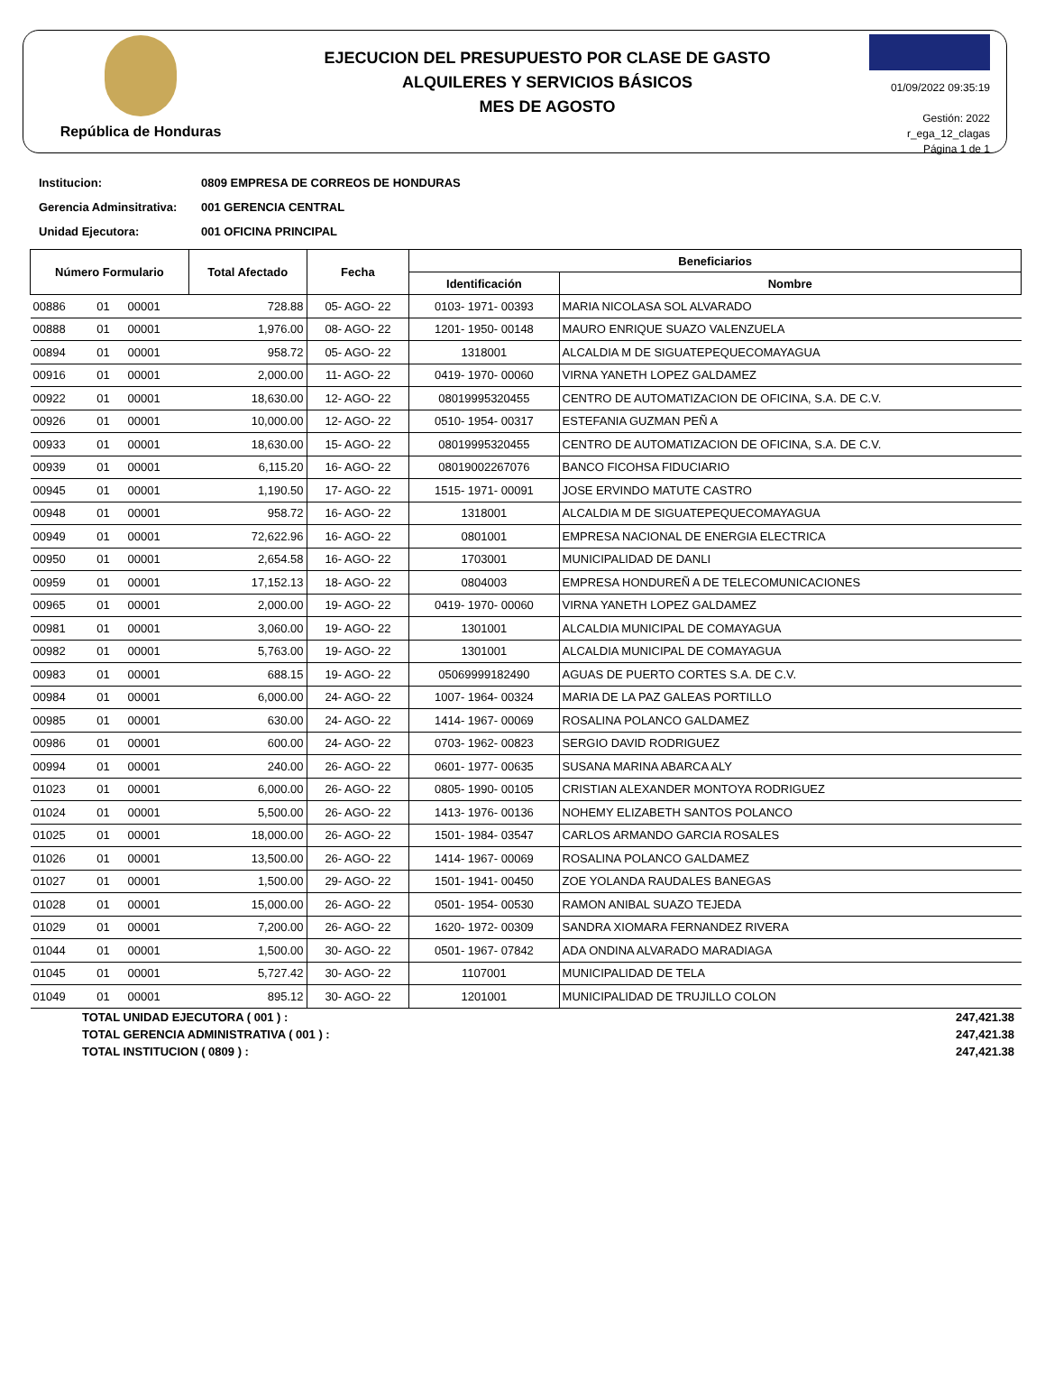República de Honduras
EJECUCION DEL PRESUPUESTO POR CLASE DE GASTO
ALQUILERES Y SERVICIOS BÁSICOS
MES DE AGOSTO
01/09/2022 09:35:19
Gestión: 2022
r_ega_12_clagas
Página 1 de 1
Institucion: 0809 EMPRESA DE CORREOS DE HONDURAS
Gerencia Adminsitrativa: 001 GERENCIA CENTRAL
Unidad Ejecutora: 001 OFICINA PRINCIPAL
| Número Formulario | | | Total Afectado | Fecha | Beneficiarios | |
| --- | --- | --- | --- | --- | --- | --- |
| | | | | | Identificación | Nombre |
| 00886 | 01 | 00001 | 728.88 | 05- AGO- 22 | 0103- 1971- 00393 | MARIA NICOLASA SOL ALVARADO |
| 00888 | 01 | 00001 | 1,976.00 | 08- AGO- 22 | 1201- 1950- 00148 | MAURO ENRIQUE SUAZO VALENZUELA |
| 00894 | 01 | 00001 | 958.72 | 05- AGO- 22 | 1318001 | ALCALDIA M DE SIGUATEPEQUECOMAYAGUA |
| 00916 | 01 | 00001 | 2,000.00 | 11- AGO- 22 | 0419- 1970- 00060 | VIRNA YANETH LOPEZ GALDAMEZ |
| 00922 | 01 | 00001 | 18,630.00 | 12- AGO- 22 | 08019995320455 | CENTRO DE AUTOMATIZACION DE OFICINA, S.A. DE C.V. |
| 00926 | 01 | 00001 | 10,000.00 | 12- AGO- 22 | 0510- 1954- 00317 | ESTEFANIA GUZMAN PEÑ A |
| 00933 | 01 | 00001 | 18,630.00 | 15- AGO- 22 | 08019995320455 | CENTRO DE AUTOMATIZACION DE OFICINA, S.A. DE C.V. |
| 00939 | 01 | 00001 | 6,115.20 | 16- AGO- 22 | 08019002267076 | BANCO FICOHSA FIDUCIARIO |
| 00945 | 01 | 00001 | 1,190.50 | 17- AGO- 22 | 1515- 1971- 00091 | JOSE ERVINDO MATUTE CASTRO |
| 00948 | 01 | 00001 | 958.72 | 16- AGO- 22 | 1318001 | ALCALDIA M DE SIGUATEPEQUECOMAYAGUA |
| 00949 | 01 | 00001 | 72,622.96 | 16- AGO- 22 | 0801001 | EMPRESA NACIONAL DE ENERGIA ELECTRICA |
| 00950 | 01 | 00001 | 2,654.58 | 16- AGO- 22 | 1703001 | MUNICIPALIDAD DE DANLI |
| 00959 | 01 | 00001 | 17,152.13 | 18- AGO- 22 | 0804003 | EMPRESA HONDUREÑ A DE TELECOMUNICACIONES |
| 00965 | 01 | 00001 | 2,000.00 | 19- AGO- 22 | 0419- 1970- 00060 | VIRNA YANETH LOPEZ GALDAMEZ |
| 00981 | 01 | 00001 | 3,060.00 | 19- AGO- 22 | 1301001 | ALCALDIA MUNICIPAL DE COMAYAGUA |
| 00982 | 01 | 00001 | 5,763.00 | 19- AGO- 22 | 1301001 | ALCALDIA MUNICIPAL DE COMAYAGUA |
| 00983 | 01 | 00001 | 688.15 | 19- AGO- 22 | 05069999182490 | AGUAS DE PUERTO CORTES S.A. DE C.V. |
| 00984 | 01 | 00001 | 6,000.00 | 24- AGO- 22 | 1007- 1964- 00324 | MARIA DE LA PAZ GALEAS PORTILLO |
| 00985 | 01 | 00001 | 630.00 | 24- AGO- 22 | 1414- 1967- 00069 | ROSALINA POLANCO GALDAMEZ |
| 00986 | 01 | 00001 | 600.00 | 24- AGO- 22 | 0703- 1962- 00823 | SERGIO DAVID RODRIGUEZ |
| 00994 | 01 | 00001 | 240.00 | 26- AGO- 22 | 0601- 1977- 00635 | SUSANA MARINA ABARCA ALY |
| 01023 | 01 | 00001 | 6,000.00 | 26- AGO- 22 | 0805- 1990- 00105 | CRISTIAN ALEXANDER MONTOYA RODRIGUEZ |
| 01024 | 01 | 00001 | 5,500.00 | 26- AGO- 22 | 1413- 1976- 00136 | NOHEMY ELIZABETH SANTOS POLANCO |
| 01025 | 01 | 00001 | 18,000.00 | 26- AGO- 22 | 1501- 1984- 03547 | CARLOS ARMANDO GARCIA ROSALES |
| 01026 | 01 | 00001 | 13,500.00 | 26- AGO- 22 | 1414- 1967- 00069 | ROSALINA POLANCO GALDAMEZ |
| 01027 | 01 | 00001 | 1,500.00 | 29- AGO- 22 | 1501- 1941- 00450 | ZOE YOLANDA RAUDALES BANEGAS |
| 01028 | 01 | 00001 | 15,000.00 | 26- AGO- 22 | 0501- 1954- 00530 | RAMON ANIBAL SUAZO TEJEDA |
| 01029 | 01 | 00001 | 7,200.00 | 26- AGO- 22 | 1620- 1972- 00309 | SANDRA XIOMARA FERNANDEZ RIVERA |
| 01044 | 01 | 00001 | 1,500.00 | 30- AGO- 22 | 0501- 1967- 07842 | ADA ONDINA ALVARADO MARADIAGA |
| 01045 | 01 | 00001 | 5,727.42 | 30- AGO- 22 | 1107001 | MUNICIPALIDAD DE TELA |
| 01049 | 01 | 00001 | 895.12 | 30- AGO- 22 | 1201001 | MUNICIPALIDAD DE TRUJILLO COLON |
TOTAL UNIDAD EJECUTORA ( 001 ) : 247,421.38
TOTAL GERENCIA ADMINISTRATIVA ( 001 ) : 247,421.38
TOTAL INSTITUCION ( 0809 ) : 247,421.38